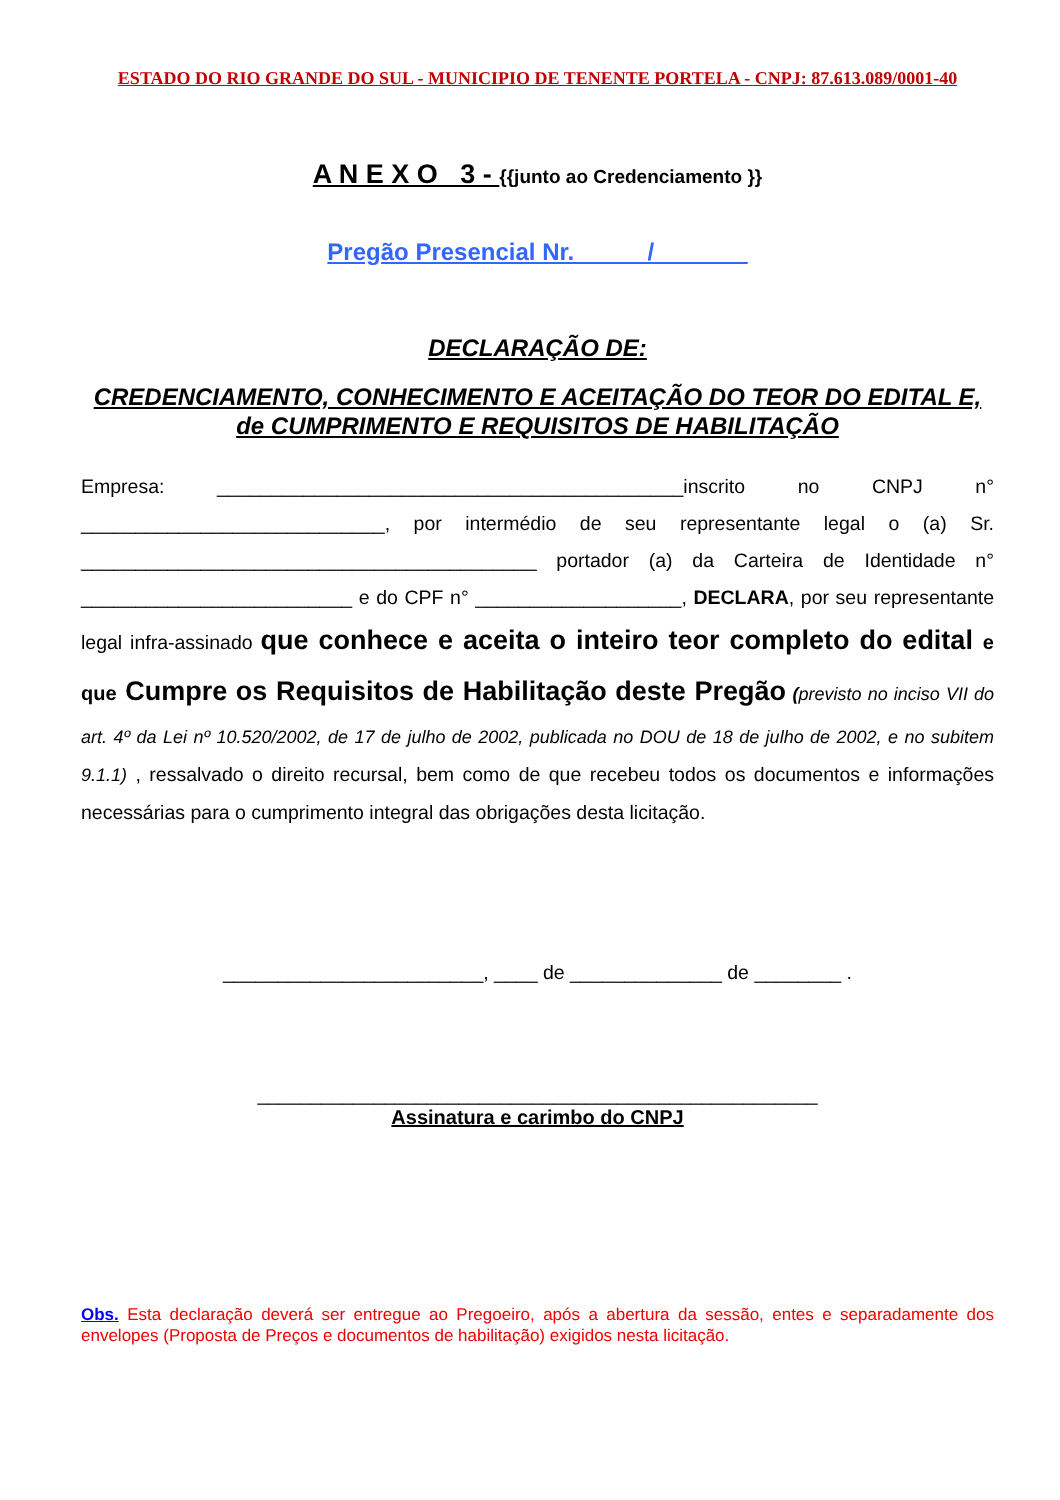ESTADO DO RIO GRANDE DO SUL - MUNICIPIO DE TENENTE PORTELA - CNPJ: 87.613.089/0001-40
A N E X O 3 - {{junto ao Credenciamento }}
Pregão Presencial Nr. _____/_______
DECLARAÇÃO DE:
CREDENCIAMENTO, CONHECIMENTO E ACEITAÇÃO DO TEOR DO EDITAL E, de CUMPRIMENTO E REQUISITOS DE HABILITAÇÃO
Empresa: ___________________________________________inscrito no CNPJ n° ____________________________, por intermédio de seu representante legal o (a) Sr. __________________________________________ portador (a) da Carteira de Identidade n° _________________________ e do CPF n° ___________________, DECLARA, por seu representante legal infra-assinado que conhece e aceita o inteiro teor completo do edital e que Cumpre os Requisitos de Habilitação deste Pregão (previsto no inciso VII do art. 4º da Lei nº 10.520/2002, de 17 de julho de 2002, publicada no DOU de 18 de julho de 2002, e no subitem 9.1.1) , ressalvado o direito recursal, bem como de que recebeu todos os documentos e informações necessárias para o cumprimento integral das obrigações desta licitação.
________________________, ____ de ______________ de ________ .
_____________________________________________________
Assinatura e carimbo do CNPJ
Obs. Esta declaração deverá ser entregue ao Pregoeiro, após a abertura da sessão, entes e separadamente dos envelopes (Proposta de Preços e documentos de habilitação) exigidos nesta licitação.